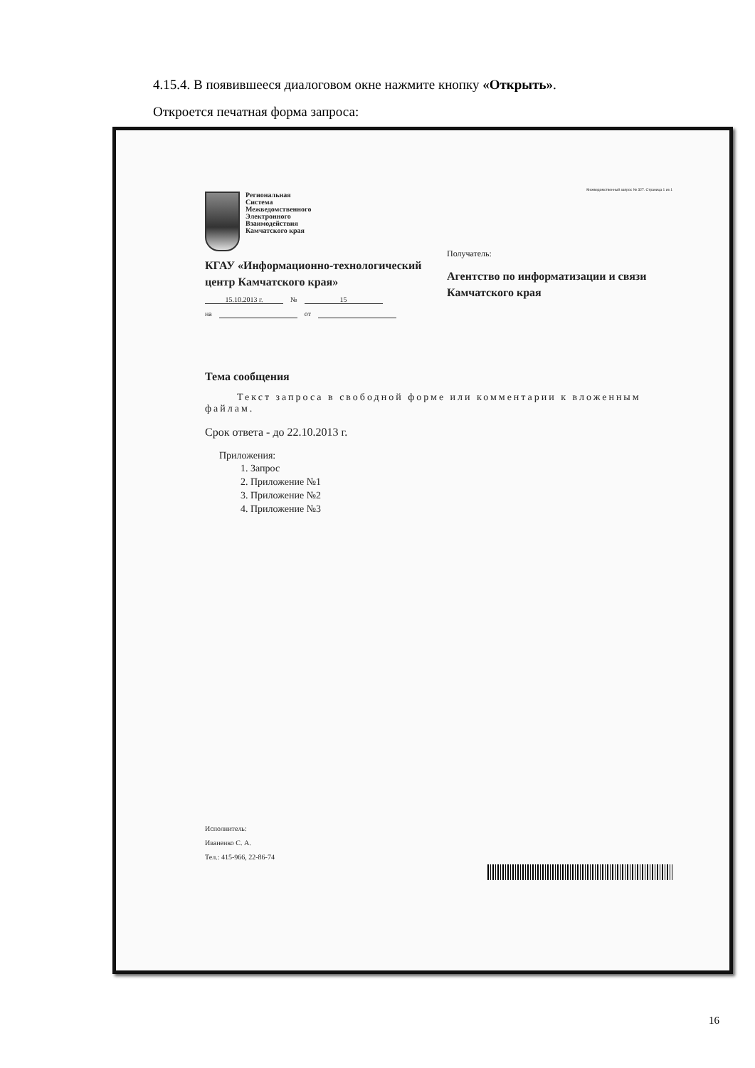4.15.4. В появившееся диалоговом окне нажмите кнопку «Открыть».
Откроется печатная форма запроса:
Межведомственный запрос № 327. Страница 1 из 1
Региональная
Система
Межведомственного
Электронного
Взаимодействия
Камчатского края
КГАУ «Информационно-технологический центр Камчатского края»
15.10.2013 г. № 15
на от
Получатель:
Агентство по информатизации и связи Камчатского края
Тема сообщения
Текст запроса в свободной форме или комментарии к вложенным файлам.
Срок ответа - до 22.10.2013 г.
Приложения:
1. Запрос
2. Приложение №1
3. Приложение №2
4. Приложение №3
Исполнитель:
Иваненко С. А.
Тел.: 415-966, 22-86-74
16